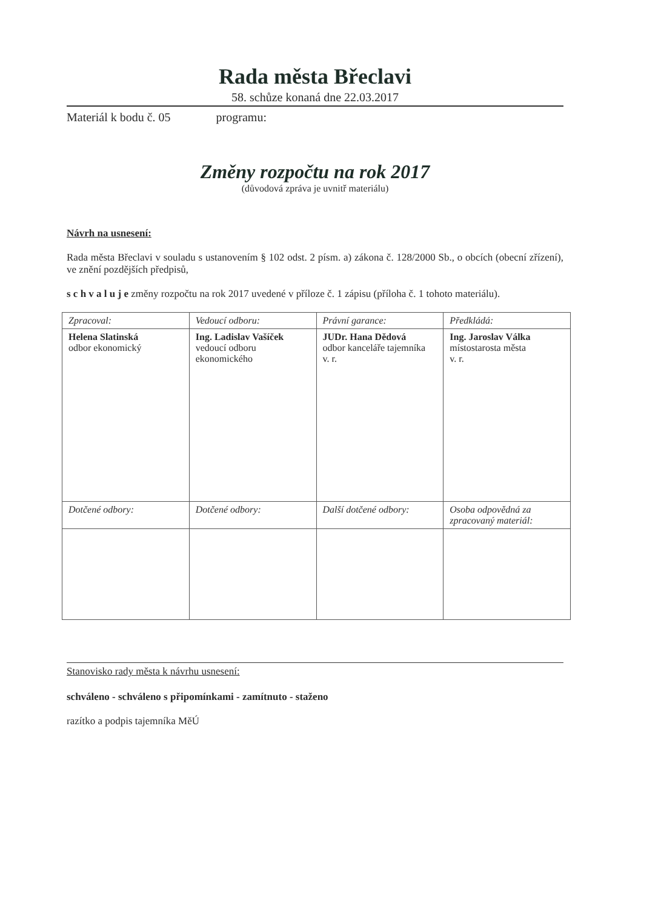Rada města Břeclavi
58. schůze konaná dne 22.03.2017
Materiál k bodu č. 05 programu:
Změny rozpočtu na rok 2017
(důvodová zpráva je uvnitř materiálu)
Návrh na usnesení:
Rada města Břeclavi v souladu s ustanovením § 102 odst. 2 písm. a) zákona č. 128/2000 Sb., o obcích (obecní zřízení), ve znění pozdějších předpisů,
s c h v a l u j e změny rozpočtu na rok 2017 uvedené v příloze č. 1 zápisu (příloha č. 1 tohoto materiálu).
| Zpracoval: | Vedoucí odboru: | Právní garance: | Předkládá: |
| --- | --- | --- | --- |
| Helena Slatinská odbor ekonomický | Ing. Ladislav Vašíček vedoucí odboru ekonomického | JUDr. Hana Dědová odbor kanceláře tajemníka v. r. | Ing. Jaroslav Válka místostarosta města v. r. |
| Dotčené odbory: | Dotčené odbory: | Další dotčené odbory: | Osoba odpovědná za zpracovaný materiál: |
Stanovisko rady města k návrhu usnesení:
schváleno - schváleno s připomínkami - zamítnuto - staženo
razítko a podpis tajemníka MěÚ